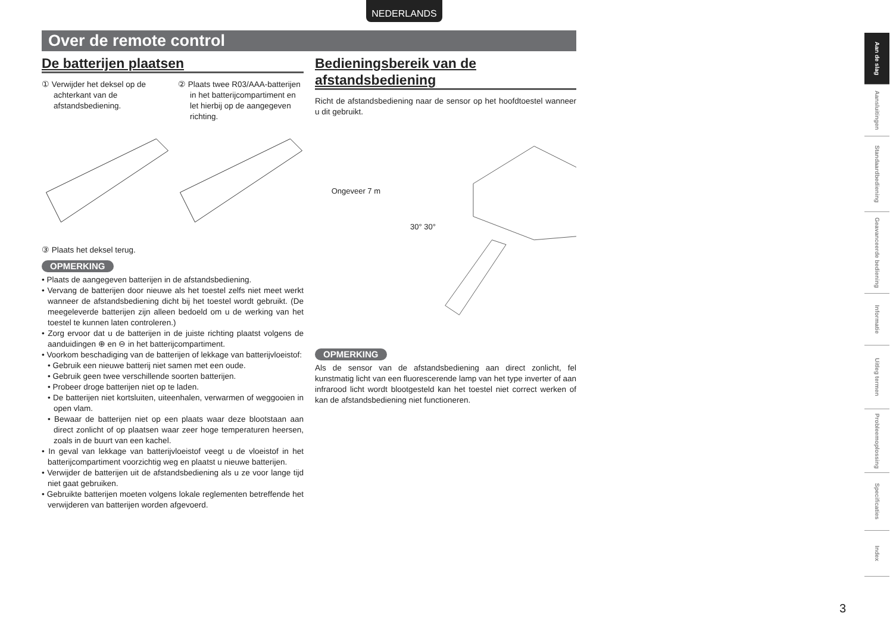NEDERLANDS
Over de remote control
De batterijen plaatsen
① Verwijder het deksel op de achterkant van de afstandsbediening.
② Plaats twee R03/AAA-batterijen in het batterijcompartiment en let hierbij op de aangegeven richting.
③ Plaats het deksel terug.
OPMERKING
• Plaats de aangegeven batterijen in de afstandsbediening.
• Vervang de batterijen door nieuwe als het toestel zelfs niet meet werkt wanneer de afstandsbediening dicht bij het toestel wordt gebruikt. (De meegeleverde batterijen zijn alleen bedoeld om u de werking van het toestel te kunnen laten controleren.)
• Zorg ervoor dat u de batterijen in de juiste richting plaatst volgens de aanduidingen ⊕ en ⊖ in het batterijcompartiment.
• Voorkom beschadiging van de batterijen of lekkage van batterijvloeistof:
• Gebruik een nieuwe batterij niet samen met een oude.
• Gebruik geen twee verschillende soorten batterijen.
• Probeer droge batterijen niet op te laden.
• De batterijen niet kortsluiten, uiteenhalen, verwarmen of weggooien in open vlam.
• Bewaar de batterijen niet op een plaats waar deze blootstaan aan direct zonlicht of op plaatsen waar zeer hoge temperaturen heersen, zoals in de buurt van een kachel.
• In geval van lekkage van batterijvloeistof veegt u de vloeistof in het batterijcompartiment voorzichtig weg en plaatst u nieuwe batterijen.
• Verwijder de batterijen uit de afstandsbediening als u ze voor lange tijd niet gaat gebruiken.
• Gebruikte batterijen moeten volgens lokale reglementen betreffende het verwijderen van batterijen worden afgevoerd.
Bedieningsbereik van de afstandsbediening
Richt de afstandsbediening naar de sensor op het hoofdtoestel wanneer u dit gebruikt.
Ongeveer 7 m
30° 30°
OPMERKING
Als de sensor van de afstandsbediening aan direct zonlicht, fel kunstmatig licht van een fluorescerende lamp van het type inverter of aan infrarood licht wordt blootgesteld kan het toestel niet correct werken of kan de afstandsbediening niet functioneren.
Aan de slag
Aansluitingen
Standaardbediening
Geavanceerde bediening
Informatie
Uitleg termen
Probleemoplossing
Specificaties
Index
3